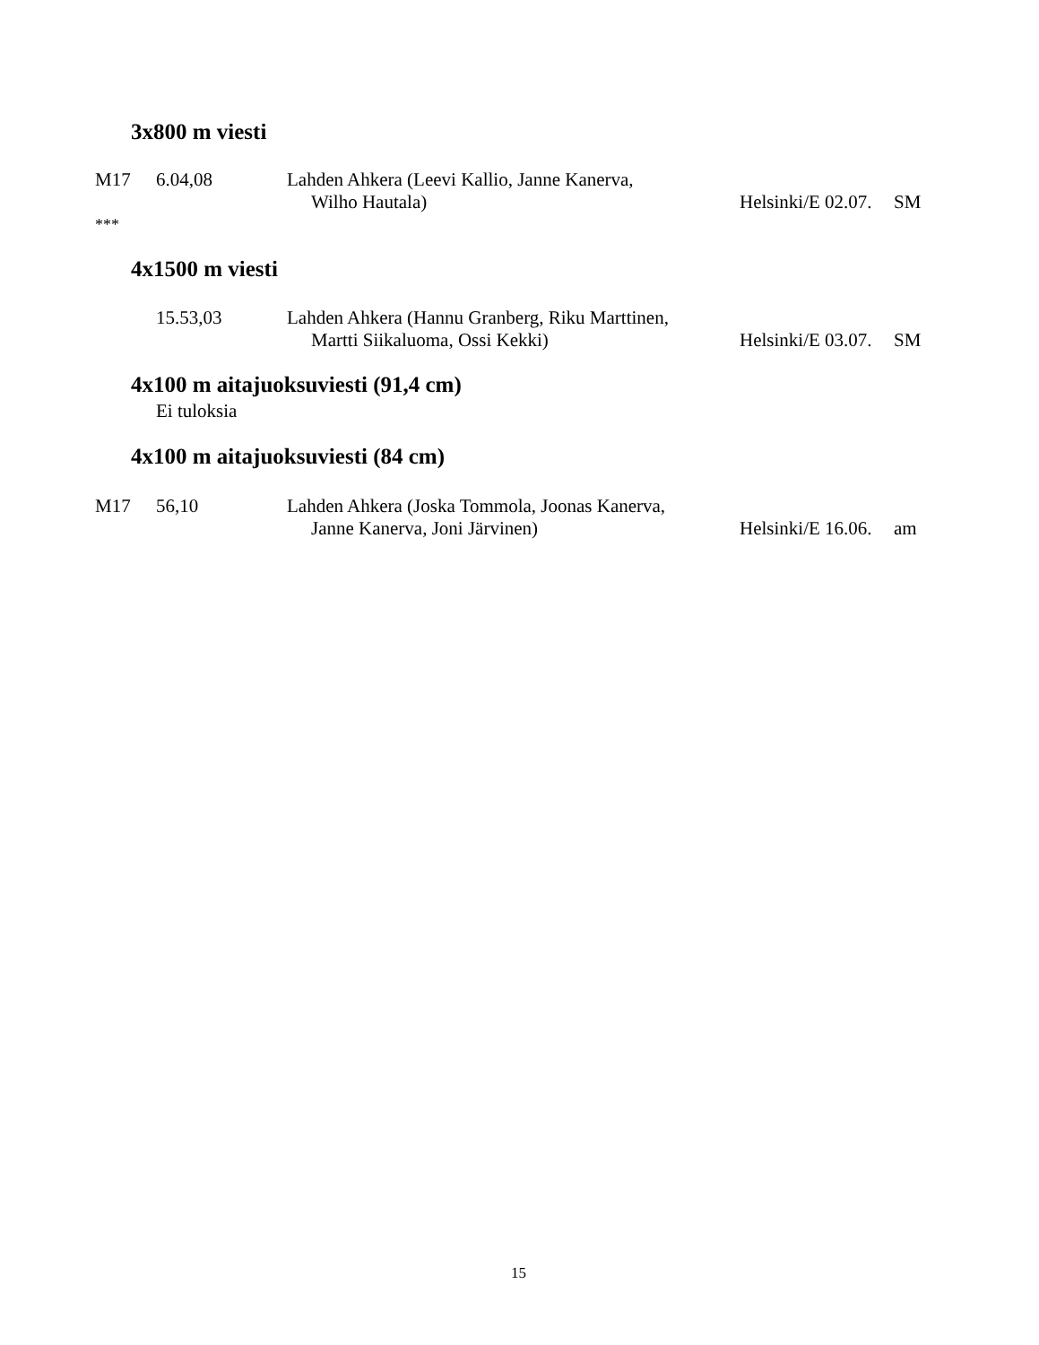3x800 m viesti
| M17 | 6.04,08 | Lahden Ahkera (Leevi Kallio, Janne Kanerva, Wilho Hautala) | Helsinki/E 02.07. | SM |
***
4x1500 m viesti
| | 15.53,03 | Lahden Ahkera (Hannu Granberg, Riku Marttinen, Martti Siikaluoma, Ossi Kekki) | Helsinki/E 03.07. | SM |
4x100 m aitajuoksuviesti (91,4 cm)
Ei tuloksia
4x100 m aitajuoksuviesti (84 cm)
| M17 | 56,10 | Lahden Ahkera (Joska Tommola, Joonas Kanerva, Janne Kanerva, Joni Järvinen) | Helsinki/E 16.06. | am |
15